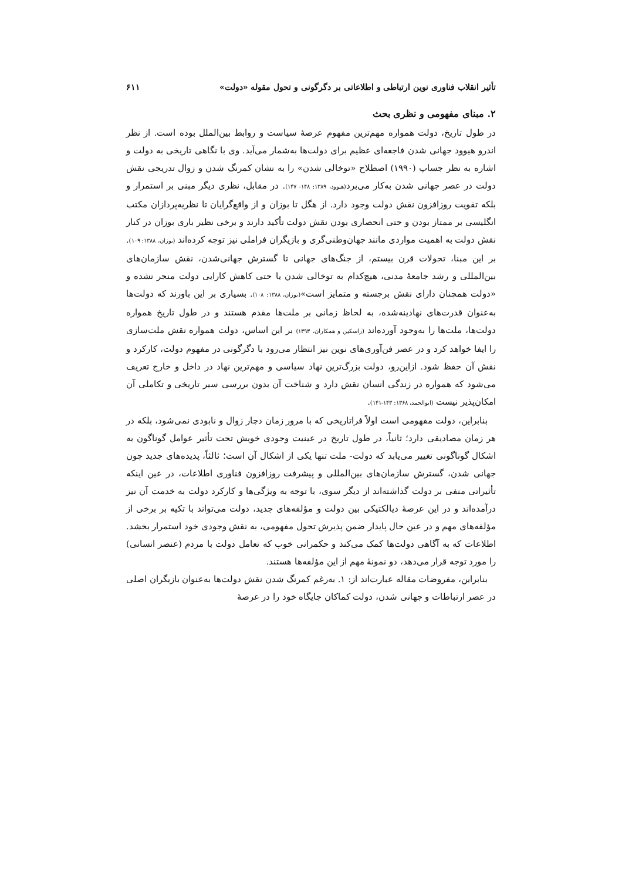تأثیر انقلاب فناوری نوین ارتباطی و اطلاعاتی بر دگرگونی و تحول مقوله «دولت» ۶۱۱
۲. مبنای مفهومی و نظری بحث
در طول تاریخ، دولت همواره مهم‌ترین مفهوم عرصهٔ سیاست و روابط بین‌الملل بوده است. از نظر اندرو هیوود جهانی شدن فاجعه‌ای عظیم برای دولت‌ها به‌شمار می‌آید. وی با نگاهی تاریخی به دولت و اشاره به نظر جساپ (۱۹۹۰) اصطلاح «توخالی شدن» را به نشان کمرنگ شدن و زوال تدریجی نقش دولت در عصر جهانی شدن به‌کار می‌برد(هیوود، ۱۳۸۹: ۱۴۸- ۱۴۷). در مقابل، نظری دیگر مبنی بر استمرار و بلکه تقویت روزافزون نقش دولت وجود دارد. از هگل تا بوزان و از واقع‌گرایان تا نظریه‌پردازان مکتب انگلیسی بر ممتاز بودن و حتی انحصاری بودن نقش دولت تأکید دارند و برخی نظیر باری بوزان در کنار نقش دولت به اهمیت مواردی مانند جهان‌وطنی‌گری و بازیگران فراملی نیز توجه کرده‌اند (بوزان، ۱۳۸۸: ۱۰۹). بر این مبنا، تحولات قرن بیستم، از جنگ‌های جهانی تا گسترش جهانی‌شدن، نقش سازمان‌های بین‌المللی و رشد جامعهٔ مدنی، هیچ‌کدام به توخالی شدن یا حتی کاهش کارایی دولت منجر نشده و «دولت همچنان دارای نقش برجسته و متمایز است»(بوزان، ۱۳۸۸: ۱۰۸). بسیاری بر این باورند که دولت‌ها به‌عنوان قدرت‌های نهادینه‌شده، به لحاظ زمانی بر ملت‌ها مقدم هستند و در طول تاریخ همواره دولت‌ها، ملت‌ها را به‌وجود آورده‌اند (راسکین و همکاران، ۱۳۹۳) بر این اساس، دولت همواره نقش ملت‌سازی را ایفا خواهد کرد و در عصر فن‌آوری‌های نوین نیز انتظار می‌رود با دگرگونی در مفهوم دولت، کارکرد و نقش آن حفظ شود. ازاین‌رو، دولت بزرگ‌ترین نهاد سیاسی و مهم‌ترین نهاد در داخل و خارج تعریف می‌شود که همواره در زندگی انسان نقش دارد و شناخت آن بدون بررسی سیر تاریخی و تکاملی آن امکان‌پذیر نیست (ابوالحمد، ۱۳۶۸: ۱۴۳-۱۴۱).
بنابراین، دولت مفهومی است اولاً فراتاریخی که با مرور زمان دچار زوال و نابودی نمی‌شود، بلکه در هر زمان مصادیقی دارد؛ ثانیاً، در طول تاریخ در عینیت وجودی خویش تحت تأثیر عوامل گوناگون به اشکال گوناگونی تغییر می‌یابد که دولت- ملت تنها یکی از اشکال آن است؛ ثالثاً، پدیده‌های جدید چون جهانی شدن، گسترش سازمان‌های بین‌المللی و پیشرفت روزافزون فناوری اطلاعات، در عین اینکه تأثیراتی منفی بر دولت گذاشته‌اند از دیگر سوی، با توجه به ویژگی‌ها و کارکرد دولت به خدمت آن نیز درآمده‌اند و در این عرصهٔ دیالکتیکی بین دولت و مؤلفه‌های جدید، دولت می‌تواند با تکیه بر برخی از مؤلفه‌های مهم و در عین حال پایدار ضمن پذیرش تحول مفهومی، به نقش وجودی خود استمرار بخشد. اطلاعات که به آگاهی دولت‌ها کمک می‌کند و حکمرانی خوب که تعامل دولت با مردم (عنصر انسانی) را مورد توجه قرار می‌دهد، دو نمونهٔ مهم از این مؤلفه‌ها هستند.
بنابراین، مفروضات مقاله عبارت‌اند از: ۱. به‌رغم کمرنگ شدن نقش دولت‌ها به‌عنوان بازیگران اصلی در عصر ارتباطات و جهانی شدن، دولت کماکان جایگاه خود را در عرصهٔ